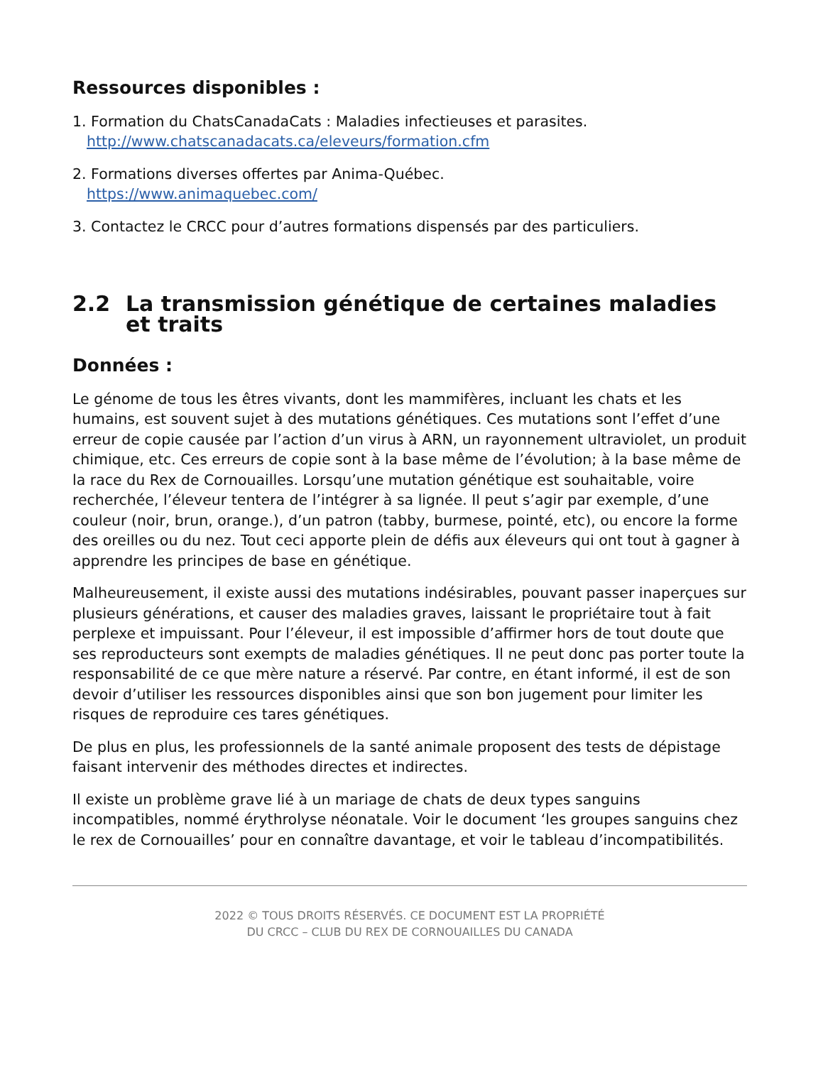Ressources disponibles :
1. Formation du ChatsCanadaCats : Maladies infectieuses et parasites.
http://www.chatscanadacats.ca/eleveurs/formation.cfm
2. Formations diverses offertes par Anima-Québec.
https://www.animaquebec.com/
3. Contactez le CRCC pour d’autres formations dispensés par des particuliers.
2.2 La transmission génétique de certaines maladies et traits
Données :
Le génome de tous les êtres vivants, dont les mammifères, incluant les chats et les humains, est souvent sujet à des mutations génétiques. Ces mutations sont l’effet d’une erreur de copie causée par l’action d’un virus à ARN, un rayonnement ultraviolet, un produit chimique, etc. Ces erreurs de copie sont à la base même de l’évolution; à la base même de la race du Rex de Cornouailles. Lorsqu’une mutation génétique est souhaitable, voire recherchée, l’éleveur tentera de l’intégrer à sa lignée. Il peut s’agir par exemple, d’une couleur (noir, brun, orange.), d’un patron (tabby, burmese, pointé, etc), ou encore la forme des oreilles ou du nez. Tout ceci apporte plein de défis aux éleveurs qui ont tout à gagner à apprendre les principes de base en génétique.
Malheureusement, il existe aussi des mutations indésirables, pouvant passer inaperçues sur plusieurs générations, et causer des maladies graves, laissant le propriétaire tout à fait perplexe et impuissant. Pour l’éleveur, il est impossible d’affirmer hors de tout doute que ses reproducteurs sont exempts de maladies génétiques. Il ne peut donc pas porter toute la responsabilité de ce que mère nature a réservé. Par contre, en étant informé, il est de son devoir d’utiliser les ressources disponibles ainsi que son bon jugement pour limiter les risques de reproduire ces tares génétiques.
De plus en plus, les professionnels de la santé animale proposent des tests de dépistage faisant intervenir des méthodes directes et indirectes.
Il existe un problème grave lié à un mariage de chats de deux types sanguins incompatibles, nommé érythrolyse néonatale. Voir le document ‘les groupes sanguins chez le rex de Cornouailles’ pour en connaître davantage, et voir le tableau d’incompatibilités.
2022 © TOUS DROITS RÉSERVÉS. CE DOCUMENT EST LA PROPRIÉTÉ
DU CRCC – CLUB DU REX DE CORNOUAILLES DU CANADA